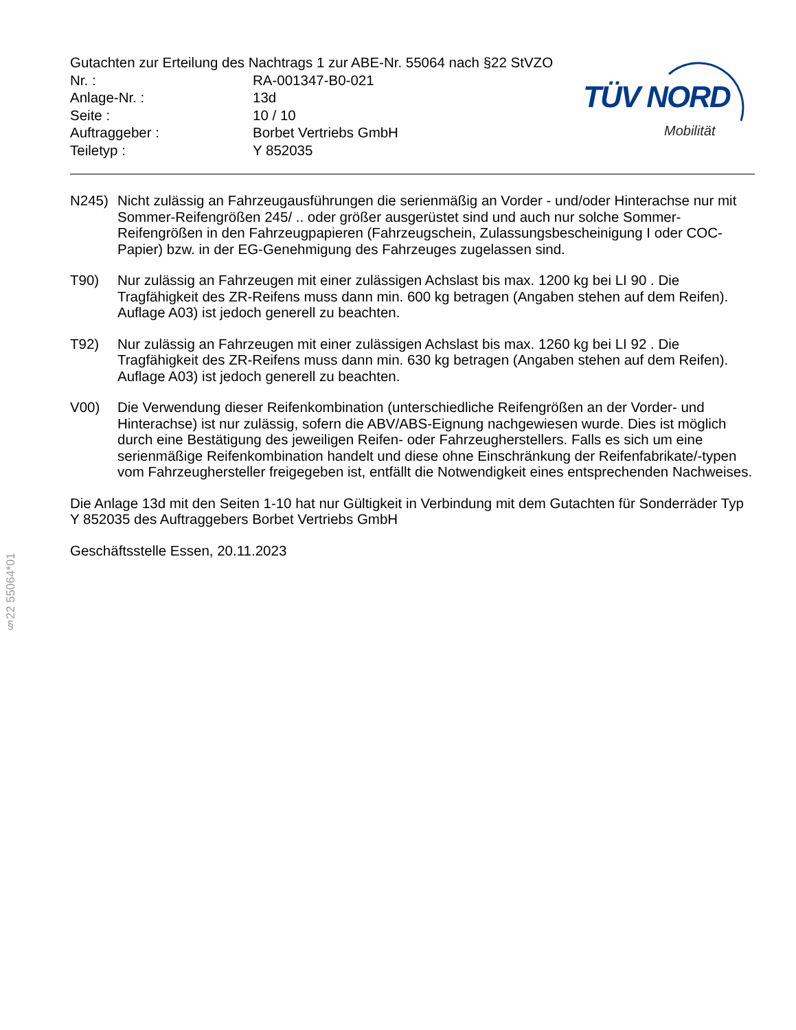Gutachten zur Erteilung des Nachtrags 1 zur ABE-Nr. 55064 nach §22 StVZO
| Nr. : | RA-001347-B0-021 |
| Anlage-Nr. : | 13d |
| Seite : | 10 / 10 |
| Auftraggeber : | Borbet Vertriebs GmbH |
| Teiletyp : | Y 852035 |
TÜV NORD
Mobilität
N245) Nicht zulässig an Fahrzeugausführungen die serienmäßig an Vorder - und/oder Hinterachse nur mit Sommer-Reifengrößen 245/ .. oder größer ausgerüstet sind und auch nur solche Sommer-Reifengrößen in den Fahrzeugpapieren (Fahrzeugschein, Zulassungsbescheinigung I oder COC- Papier) bzw. in der EG-Genehmigung des Fahrzeuges zugelassen sind.
T90) Nur zulässig an Fahrzeugen mit einer zulässigen Achslast bis max. 1200 kg bei LI 90 . Die Tragfähigkeit des ZR-Reifens muss dann min. 600 kg betragen (Angaben stehen auf dem Reifen). Auflage A03) ist jedoch generell zu beachten.
T92) Nur zulässig an Fahrzeugen mit einer zulässigen Achslast bis max. 1260 kg bei LI 92 . Die Tragfähigkeit des ZR-Reifens muss dann min. 630 kg betragen (Angaben stehen auf dem Reifen). Auflage A03) ist jedoch generell zu beachten.
V00) Die Verwendung dieser Reifenkombination (unterschiedliche Reifengrößen an der Vorder- und Hinterachse) ist nur zulässig, sofern die ABV/ABS-Eignung nachgewiesen wurde. Dies ist möglich durch eine Bestätigung des jeweiligen Reifen- oder Fahrzeugherstellers. Falls es sich um eine serienmäßige Reifenkombination handelt und diese ohne Einschränkung der Reifenfabrikate/-typen vom Fahrzeughersteller freigegeben ist, entfällt die Notwendigkeit eines entsprechenden Nachweises.
Die Anlage 13d mit den Seiten 1-10 hat nur Gültigkeit in Verbindung mit dem Gutachten für Sonderräder Typ Y 852035 des Auftraggebers Borbet Vertriebs GmbH
Geschäftsstelle Essen, 20.11.2023
§22 55064*01